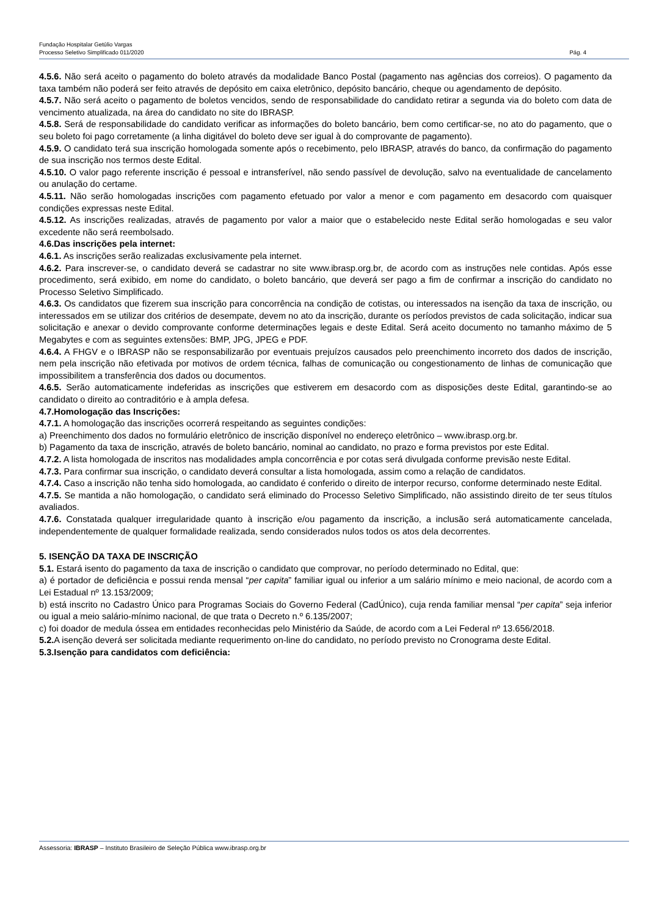Fundação Hospitalar Getúlio Vargas
Processo Seletivo Simplificado 011/2020 Pág. 4
4.5.6. Não será aceito o pagamento do boleto através da modalidade Banco Postal (pagamento nas agências dos correios). O pagamento da taxa também não poderá ser feito através de depósito em caixa eletrônico, depósito bancário, cheque ou agendamento de depósito.
4.5.7. Não será aceito o pagamento de boletos vencidos, sendo de responsabilidade do candidato retirar a segunda via do boleto com data de vencimento atualizada, na área do candidato no site do IBRASP.
4.5.8. Será de responsabilidade do candidato verificar as informações do boleto bancário, bem como certificar-se, no ato do pagamento, que o seu boleto foi pago corretamente (a linha digitável do boleto deve ser igual à do comprovante de pagamento).
4.5.9. O candidato terá sua inscrição homologada somente após o recebimento, pelo IBRASP, através do banco, da confirmação do pagamento de sua inscrição nos termos deste Edital.
4.5.10. O valor pago referente inscrição é pessoal e intransferível, não sendo passível de devolução, salvo na eventualidade de cancelamento ou anulação do certame.
4.5.11. Não serão homologadas inscrições com pagamento efetuado por valor a menor e com pagamento em desacordo com quaisquer condições expressas neste Edital.
4.5.12. As inscrições realizadas, através de pagamento por valor a maior que o estabelecido neste Edital serão homologadas e seu valor excedente não será reembolsado.
4.6.Das inscrições pela internet:
4.6.1. As inscrições serão realizadas exclusivamente pela internet.
4.6.2. Para inscrever-se, o candidato deverá se cadastrar no site www.ibrasp.org.br, de acordo com as instruções nele contidas. Após esse procedimento, será exibido, em nome do candidato, o boleto bancário, que deverá ser pago a fim de confirmar a inscrição do candidato no Processo Seletivo Simplificado.
4.6.3. Os candidatos que fizerem sua inscrição para concorrência na condição de cotistas, ou interessados na isenção da taxa de inscrição, ou interessados em se utilizar dos critérios de desempate, devem no ato da inscrição, durante os períodos previstos de cada solicitação, indicar sua solicitação e anexar o devido comprovante conforme determinações legais e deste Edital. Será aceito documento no tamanho máximo de 5 Megabytes e com as seguintes extensões: BMP, JPG, JPEG e PDF.
4.6.4. A FHGV e o IBRASP não se responsabilizarão por eventuais prejuízos causados pelo preenchimento incorreto dos dados de inscrição, nem pela inscrição não efetivada por motivos de ordem técnica, falhas de comunicação ou congestionamento de linhas de comunicação que impossibilitem a transferência dos dados ou documentos.
4.6.5. Serão automaticamente indeferidas as inscrições que estiverem em desacordo com as disposições deste Edital, garantindo-se ao candidato o direito ao contraditório e à ampla defesa.
4.7.Homologação das Inscrições:
4.7.1. A homologação das inscrições ocorrerá respeitando as seguintes condições:
a) Preenchimento dos dados no formulário eletrônico de inscrição disponível no endereço eletrônico – www.ibrasp.org.br.
b) Pagamento da taxa de inscrição, através de boleto bancário, nominal ao candidato, no prazo e forma previstos por este Edital.
4.7.2. A lista homologada de inscritos nas modalidades ampla concorrência e por cotas será divulgada conforme previsão neste Edital.
4.7.3. Para confirmar sua inscrição, o candidato deverá consultar a lista homologada, assim como a relação de candidatos.
4.7.4. Caso a inscrição não tenha sido homologada, ao candidato é conferido o direito de interpor recurso, conforme determinado neste Edital.
4.7.5. Se mantida a não homologação, o candidato será eliminado do Processo Seletivo Simplificado, não assistindo direito de ter seus títulos avaliados.
4.7.6. Constatada qualquer irregularidade quanto à inscrição e/ou pagamento da inscrição, a inclusão será automaticamente cancelada, independentemente de qualquer formalidade realizada, sendo considerados nulos todos os atos dela decorrentes.
5. ISENÇÃO DA TAXA DE INSCRIÇÃO
5.1. Estará isento do pagamento da taxa de inscrição o candidato que comprovar, no período determinado no Edital, que:
a) é portador de deficiência e possui renda mensal “per capita” familiar igual ou inferior a um salário mínimo e meio nacional, de acordo com a Lei Estadual nº 13.153/2009;
b) está inscrito no Cadastro Único para Programas Sociais do Governo Federal (CadÚnico), cuja renda familiar mensal “per capita” seja inferior ou igual a meio salário-mínimo nacional, de que trata o Decreto n.º 6.135/2007;
c) foi doador de medula óssea em entidades reconhecidas pelo Ministério da Saúde, de acordo com a Lei Federal nº 13.656/2018.
5.2. A isenção deverá ser solicitada mediante requerimento on-line do candidato, no período previsto no Cronograma deste Edital.
5.3.Isenção para candidatos com deficiência:
Assessoria: IBRASP – Instituto Brasileiro de Seleção Pública www.ibrasp.org.br